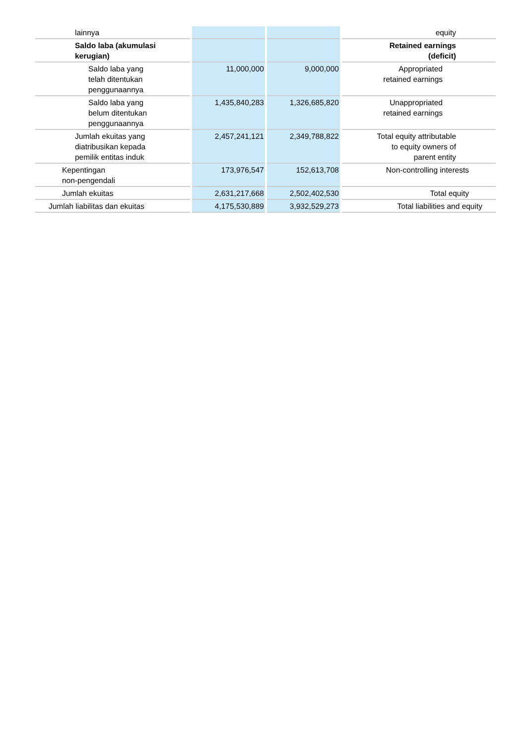| lainnya | | | equity |
| Saldo laba (akumulasi kerugian) | | | Retained earnings (deficit) |
| Saldo laba yang telah ditentukan penggunaannya | 11,000,000 | 9,000,000 | Appropriated retained earnings |
| Saldo laba yang belum ditentukan penggunaannya | 1,435,840,283 | 1,326,685,820 | Unappropriated retained earnings |
| Jumlah ekuitas yang diatribusikan kepada pemilik entitas induk | 2,457,241,121 | 2,349,788,822 | Total equity attributable to equity owners of parent entity |
| Kepentingan non-pengendali | 173,976,547 | 152,613,708 | Non-controlling interests |
| Jumlah ekuitas | 2,631,217,668 | 2,502,402,530 | Total equity |
| Jumlah liabilitas dan ekuitas | 4,175,530,889 | 3,932,529,273 | Total liabilities and equity |